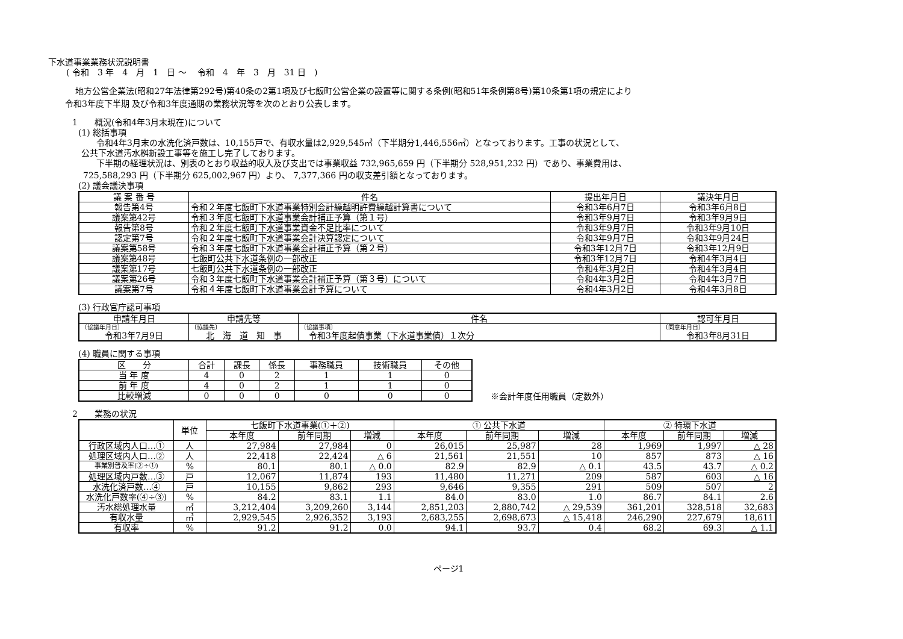下水道事業業務状況説明書
( 令和　3 年　4　月　1　日 ～　 令和　4　年　3　月　31 日　)
地方公営企業法(昭和27年法律第292号)第40条の2第1項及び七飯町公営企業の設置等に関する条例(昭和51年条例第8号)第10条第1項の規定により
令和3年度下半期 及び令和3年度通期の業務状況等を次のとおり公表します。
1　　概況(令和4年3月末現在)について
(1) 総括事項
令和4年3月末の水洗化済戸数は、10,155戸で、有収水量は2,929,545㎥（下半期分1,446,556㎥）となっております。工事の状況として、
公共下水道汚水桝新設工事等を施工し完了しております。
下半期の経理状況は、別表のとおり収益的収入及び支出では事業収益 732,965,659 円（下半期分 528,951,232 円）であり、事業費用は、
725,588,293 円（下半期分 625,002,967 円）より、 7,377,366 円の収支差引額となっております。
(2) 議会議決事項
| 議 案 番 号 | 件名 | 提出年月日 | 議決年月日 |
| --- | --- | --- | --- |
| 報告第4号 | 令和２年度七飯町下水道事業特別会計繰越明許費繰越計算書について | 令和3年6月7日 | 令和3年6月8日 |
| 議案第42号 | 令和３年度七飯町下水道事業会計補正予算（第１号） | 令和3年9月7日 | 令和3年9月9日 |
| 報告第8号 | 令和２年度七飯町下水道事業資金不足比率について | 令和3年9月7日 | 令和3年9月10日 |
| 認定第7号 | 令和２年度七飯町下水道事業会計決算認定について | 令和3年9月7日 | 令和3年9月24日 |
| 議案第58号 | 令和３年度七飯町下水道事業会計補正予算（第２号） | 令和3年12月7日 | 令和3年12月9日 |
| 議案第48号 | 七飯町公共下水道条例の一部改正 | 令和3年12月7日 | 令和4年3月4日 |
| 議案第17号 | 七飯町公共下水道条例の一部改正 | 令和4年3月2日 | 令和4年3月4日 |
| 議案第26号 | 令和３年度七飯町下水道事業会計補正予算（第３号）について | 令和4年3月2日 | 令和4年3月7日 |
| 議案第7号 | 令和４年度七飯町下水道事業会計予算について | 令和4年3月2日 | 令和4年3月8日 |
(3) 行政官庁認可事項
| 申請年月日 | 申請先等 | 件名 | 認可年月日 |
| --- | --- | --- | --- |
| 〔協議年月日〕 令和3年7月9日 | 〔協議先〕 北 海 道 知 事 | 〔協議事項〕 令和3年度起債事業（下水道事業債）１次分 | 〔同意年月日〕 令和3年8月31日 |
(4) 職員に関する事項
| 区 分 | 合計 | 課長 | 係長 | 事務職員 | 技術職員 | その他 |
| --- | --- | --- | --- | --- | --- | --- |
| 当 年 度 | 4 | 0 | 2 | 1 | 1 | 0 |
| 前 年 度 | 4 | 0 | 2 | 1 | 1 | 0 |
| 比較増減 | 0 | 0 | 0 | 0 | 0 | 0 |
※会計年度任用職員（定数外）
2　　業務の状況
| | 単位 | 七飯町下水道事業(①＋②) | | | ① 公共下水道 | | | ② 特環下水道 | | |
| --- | --- | --- | --- | --- | --- | --- | --- | --- | --- | --- |
| | | 本年度 | 前年同期 | 増減 | 本年度 | 前年同期 | 増減 | 本年度 | 前年同期 | 増減 |
| 行政区域内人口…① | 人 | 27,984 | 27,984 | 0 | 26,015 | 25,987 | 28 | 1,969 | 1,997 | △ 28 |
| 処理区域内人口…② | 人 | 22,418 | 22,424 | △ 6 | 21,561 | 21,551 | 10 | 857 | 873 | △ 16 |
| 事業別普及率(②÷①) | % | 80.1 | 80.1 | △ 0.0 | 82.9 | 82.9 | △ 0.1 | 43.5 | 43.7 | △ 0.2 |
| 処理区域内戸数…③ | 戸 | 12,067 | 11,874 | 193 | 11,480 | 11,271 | 209 | 587 | 603 | △ 16 |
| 水洗化済戸数…④ | 戸 | 10,155 | 9,862 | 293 | 9,646 | 9,355 | 291 | 509 | 507 | 2 |
| 水洗化戸数率(④÷③) | % | 84.2 | 83.1 | 1.1 | 84.0 | 83.0 | 1.0 | 86.7 | 84.1 | 2.6 |
| 汚水総処理水量 | ㎥ | 3,212,404 | 3,209,260 | 3,144 | 2,851,203 | 2,880,742 | △ 29,539 | 361,201 | 328,518 | 32,683 |
| 有収水量 | ㎥ | 2,929,545 | 2,926,352 | 3,193 | 2,683,255 | 2,698,673 | △ 15,418 | 246,290 | 227,679 | 18,611 |
| 有収率 | % | 91.2 | 91.2 | 0.0 | 94.1 | 93.7 | 0.4 | 68.2 | 69.3 | △ 1.1 |
ページ1